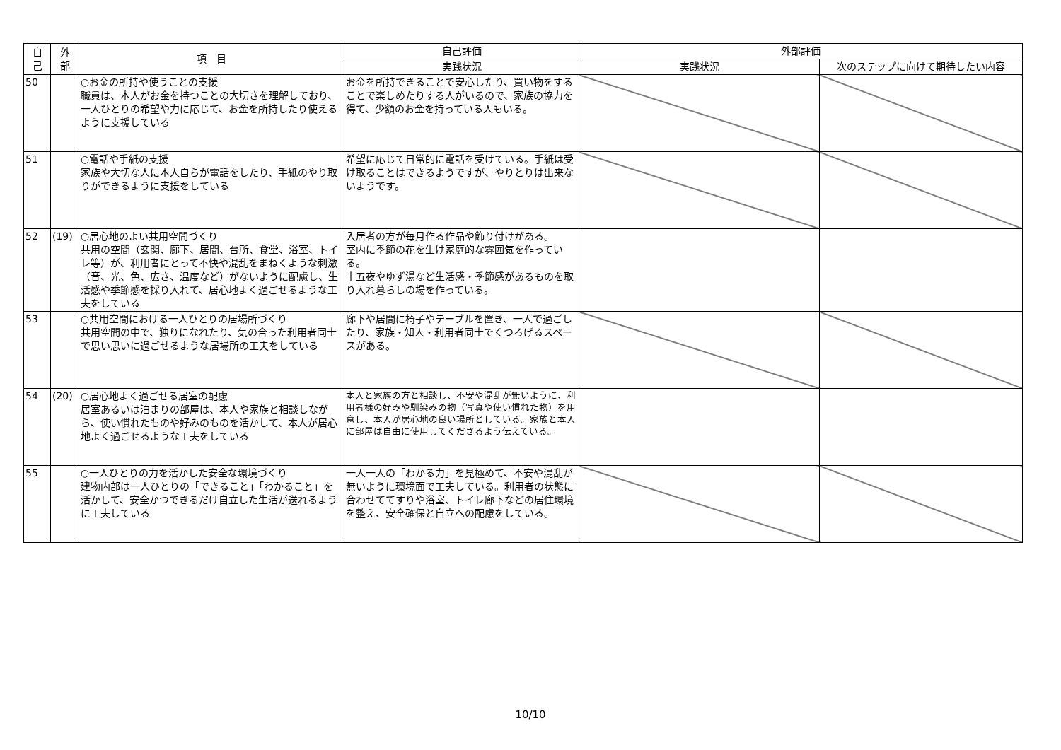| 自 己 | 外 部 | 項 目 | 自己評価 | 外部評価 | |
| --- | --- | --- | --- | --- | --- |
| | | | 実践状況 | 実践状況 | 次のステップに向けて期待したい内容 |
| 50 | | ○お金の所持や使うことの支援 職員は、本人がお金を持つことの大切さを理解しており、一人ひとりの希望や力に応じて、お金を所持したり使えるように支援している | お金を所持できることで安心したり、買い物をすることで楽しめたりする人がいるので、家族の協力を得て、少額のお金を持っている人もいる。 | | |
| 51 | | ○電話や手紙の支援 家族や大切な人に本人自らが電話をしたり、手紙のやり取りができるように支援をしている | 希望に応じて日常的に電話を受けている。手紙は受け取ることはできるようですが、やりとりは出来ないようです。 | | |
| 52 | (19) | ○居心地のよい共用空間づくり 共用の空間（玄関、廊下、居間、台所、食堂、浴室、トイレ等）が、利用者にとって不快や混乱をまねくような刺激（音、光、色、広さ、温度など）がないように配慮し、生活感や季節感を採り入れて、居心地よく過ごせるような工夫をしている | 入居者の方が毎月作る作品や飾り付けがある。 室内に季節の花を生け家庭的な雰囲気を作っている。 十五夜やゆず湯など生活感・季節感があるものを取り入れ暮らしの場を作っている。 | | |
| 53 | | ○共用空間における一人ひとりの居場所づくり 共用空間の中で、独りになれたり、気の合った利用者同士で思い思いに過ごせるような居場所の工夫をしている | 廊下や居間に椅子やテーブルを置き、一人で過ごしたり、家族・知人・利用者同士でくつろげるスペースがある。 | | |
| 54 | (20) | ○居心地よく過ごせる居室の配慮 居室あるいは泊まりの部屋は、本人や家族と相談しながら、使い慣れたものや好みのものを活かして、本人が居心地よく過ごせるような工夫をしている | 本人と家族の方と相談し、不安や混乱が無いように、利用者様の好みや馴染みの物（写真や使い慣れた物）を用意し、本人が居心地の良い場所としている。家族と本人に部屋は自由に使用してくださるよう伝えている。 | | |
| 55 | | ○一人ひとりの力を活かした安全な環境づくり 建物内部は一人ひとりの「できること」「わかること」を活かして、安全かつできるだけ自立した生活が送れるように工夫している | 一人一人の「わかる力」を見極めて、不安や混乱が無いように環境面で工夫している。利用者の状態に合わせててすりや浴室、トイレ廊下などの居住環境を整え、安全確保と自立への配慮をしている。 | | |
10/10